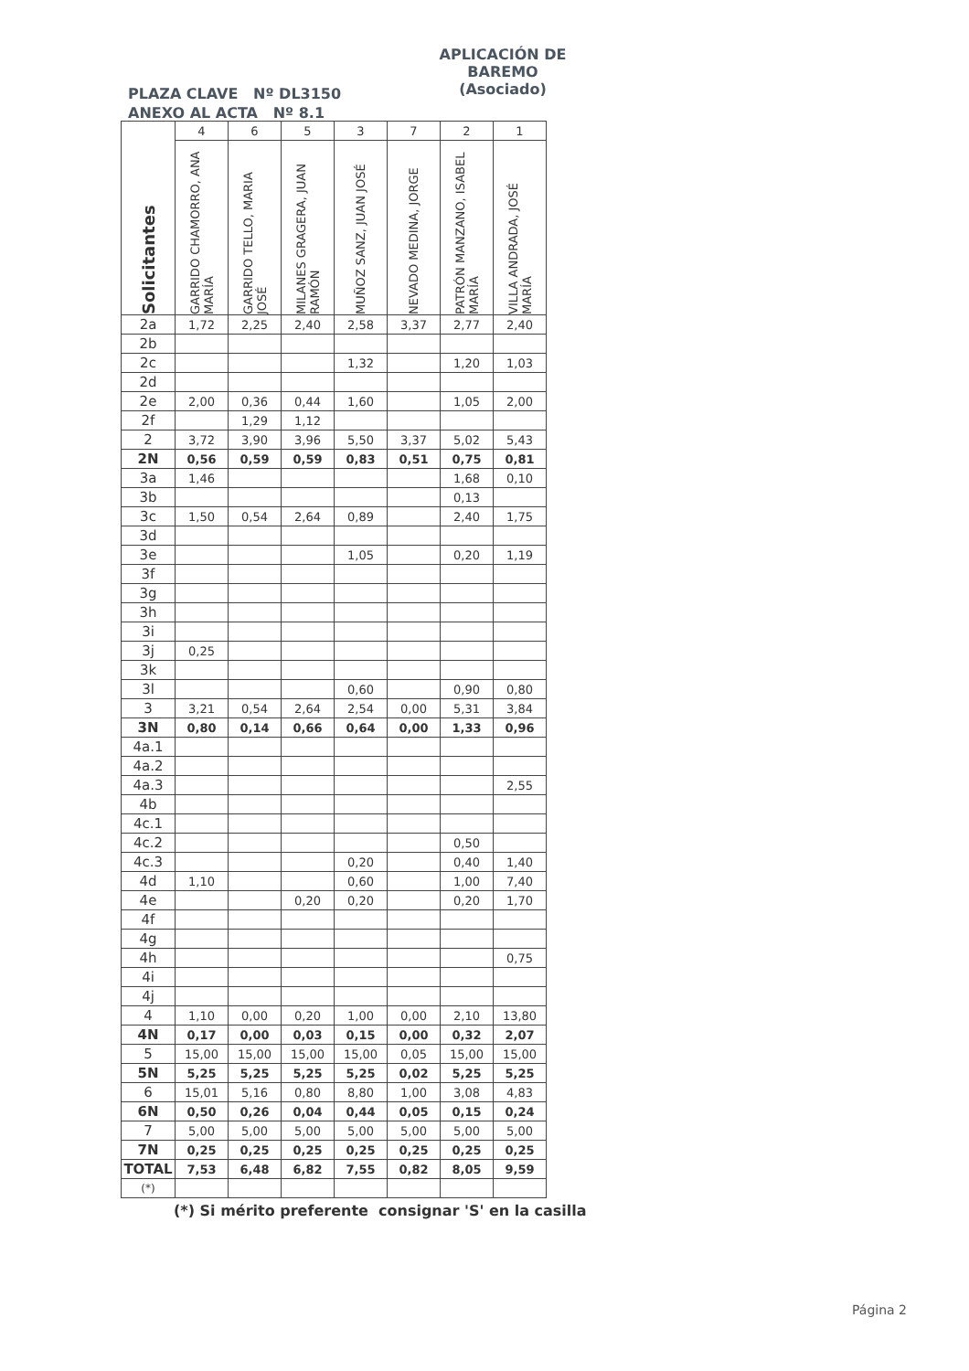APLICACIÓN DE BAREMO
(Asociado)
PLAZA CLAVE Nº DL3150
ANEXO AL ACTA Nº 8.1
| Solicitantes | 4 | 6 | 5 | 3 | 7 | 2 | 1 |
| --- | --- | --- | --- | --- | --- | --- | --- |
| | GARRIDO CHAMORRO, ANA MARÍA | GARRIDO TELLO, MARIA JOSÉ | MILANES GRAGERA, JUAN RAMÓN | MUÑOZ SANZ, JUAN JOSÉ | NEVADO MEDINA, JORGE | PATRÓN MANZANO, ISABEL MARÍA | VILLA ANDRADA, JOSÉ MARÍA |
| 2a | 1,72 | 2,25 | 2,40 | 2,58 | 3,37 | 2,77 | 2,40 |
| 2b | | | | | | | |
| 2c | | | | 1,32 | | 1,20 | 1,03 |
| 2d | | | | | | | |
| 2e | 2,00 | 0,36 | 0,44 | 1,60 | | 1,05 | 2,00 |
| 2f | | 1,29 | 1,12 | | | | |
| 2 | 3,72 | 3,90 | 3,96 | 5,50 | 3,37 | 5,02 | 5,43 |
| 2N | 0,56 | 0,59 | 0,59 | 0,83 | 0,51 | 0,75 | 0,81 |
| 3a | 1,46 | | | | | 1,68 | 0,10 |
| 3b | | | | | | 0,13 | |
| 3c | 1,50 | 0,54 | 2,64 | 0,89 | | 2,40 | 1,75 |
| 3d | | | | | | | |
| 3e | | | | 1,05 | | 0,20 | 1,19 |
| 3f | | | | | | | |
| 3g | | | | | | | |
| 3h | | | | | | | |
| 3i | | | | | | | |
| 3j | 0,25 | | | | | | |
| 3k | | | | | | | |
| 3l | | | | 0,60 | | 0,90 | 0,80 |
| 3 | 3,21 | 0,54 | 2,64 | 2,54 | 0,00 | 5,31 | 3,84 |
| 3N | 0,80 | 0,14 | 0,66 | 0,64 | 0,00 | 1,33 | 0,96 |
| 4a.1 | | | | | | | |
| 4a.2 | | | | | | | |
| 4a.3 | | | | | | | 2,55 |
| 4b | | | | | | | |
| 4c.1 | | | | | | | |
| 4c.2 | | | | | | 0,50 | |
| 4c.3 | | | | 0,20 | | 0,40 | 1,40 |
| 4d | 1,10 | | | 0,60 | | 1,00 | 7,40 |
| 4e | | | 0,20 | 0,20 | | 0,20 | 1,70 |
| 4f | | | | | | | |
| 4g | | | | | | | |
| 4h | | | | | | | 0,75 |
| 4i | | | | | | | |
| 4j | | | | | | | |
| 4 | 1,10 | 0,00 | 0,20 | 1,00 | 0,00 | 2,10 | 13,80 |
| 4N | 0,17 | 0,00 | 0,03 | 0,15 | 0,00 | 0,32 | 2,07 |
| 5 | 15,00 | 15,00 | 15,00 | 15,00 | 0,05 | 15,00 | 15,00 |
| 5N | 5,25 | 5,25 | 5,25 | 5,25 | 0,02 | 5,25 | 5,25 |
| 6 | 15,01 | 5,16 | 0,80 | 8,80 | 1,00 | 3,08 | 4,83 |
| 6N | 0,50 | 0,26 | 0,04 | 0,44 | 0,05 | 0,15 | 0,24 |
| 7 | 5,00 | 5,00 | 5,00 | 5,00 | 5,00 | 5,00 | 5,00 |
| 7N | 0,25 | 0,25 | 0,25 | 0,25 | 0,25 | 0,25 | 0,25 |
| TOTAL | 7,53 | 6,48 | 6,82 | 7,55 | 0,82 | 8,05 | 9,59 |
| (*) | | | | | | | |
(*) Si mérito preferente consignar 'S' en la casilla
Página 2